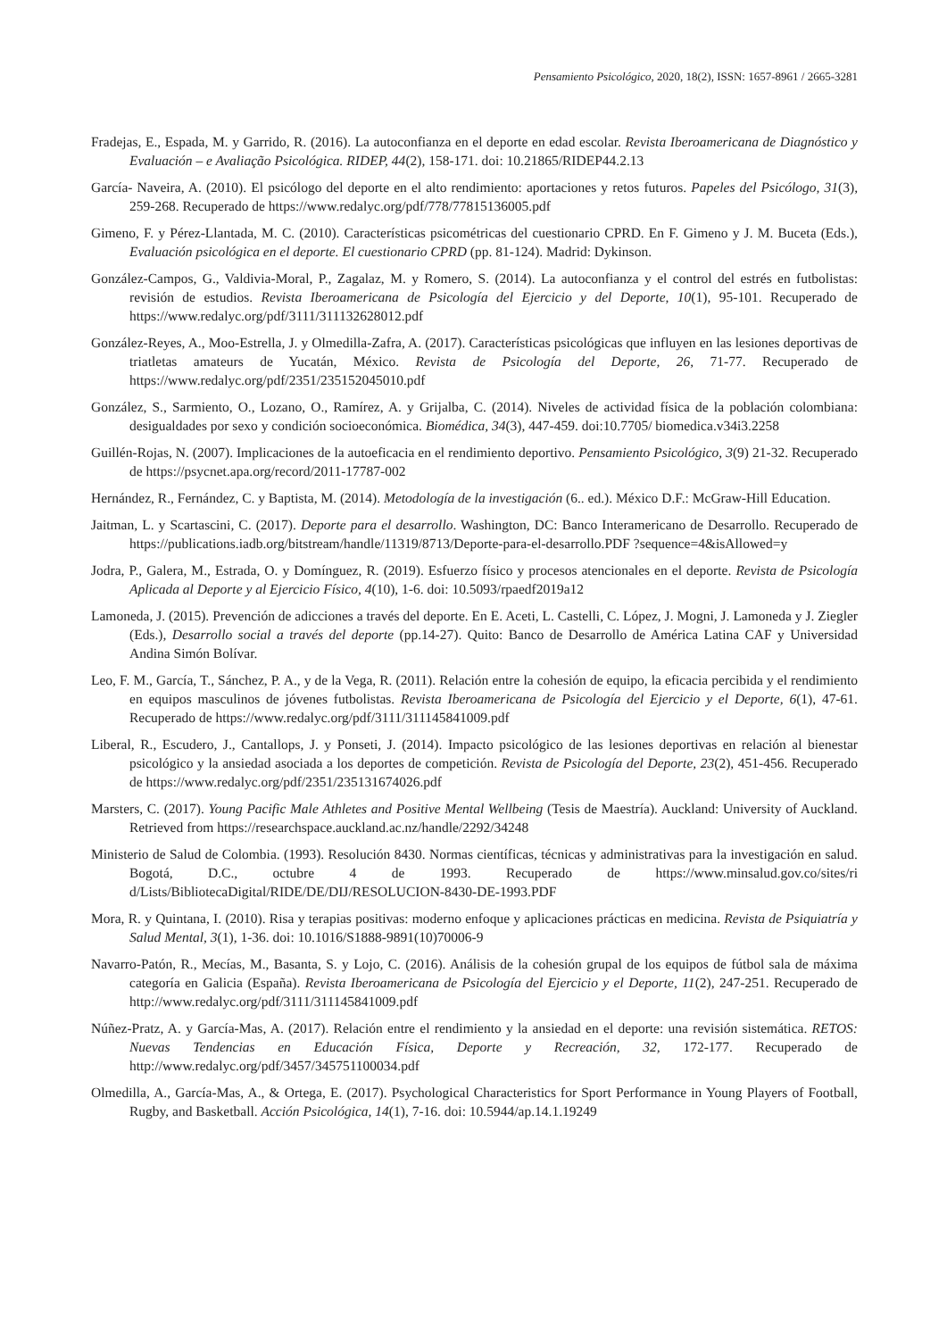Pensamiento Psicológico, 2020, 18(2), ISSN: 1657-8961 / 2665-3281
Fradejas, E., Espada, M. y Garrido, R. (2016). La autoconfianza en el deporte en edad escolar. Revista Iberoamericana de Diagnóstico y Evaluación – e Avaliação Psicológica. RIDEP, 44(2), 158-171. doi: 10.21865/RIDEP44.2.13
García- Naveira, A. (2010). El psicólogo del deporte en el alto rendimiento: aportaciones y retos futuros. Papeles del Psicólogo, 31(3), 259-268. Recuperado de https://www.redalyc.org/pdf/778/77815136005.pdf
Gimeno, F. y Pérez-Llantada, M. C. (2010). Características psicométricas del cuestionario CPRD. En F. Gimeno y J. M. Buceta (Eds.), Evaluación psicológica en el deporte. El cuestionario CPRD (pp. 81-124). Madrid: Dykinson.
González-Campos, G., Valdivia-Moral, P., Zagalaz, M. y Romero, S. (2014). La autoconfianza y el control del estrés en futbolistas: revisión de estudios. Revista Iberoamericana de Psicología del Ejercicio y del Deporte, 10(1), 95-101. Recuperado de https://www.redalyc.org/pdf/3111/311132628012.pdf
González-Reyes, A., Moo-Estrella, J. y Olmedilla-Zafra, A. (2017). Características psicológicas que influyen en las lesiones deportivas de triatletas amateurs de Yucatán, México. Revista de Psicología del Deporte, 26, 71-77. Recuperado de https://www.redalyc.org/pdf/2351/235152045010.pdf
González, S., Sarmiento, O., Lozano, O., Ramírez, A. y Grijalba, C. (2014). Niveles de actividad física de la población colombiana: desigualdades por sexo y condición socioeconómica. Biomédica, 34(3), 447-459. doi:10.7705/ biomedica.v34i3.2258
Guillén-Rojas, N. (2007). Implicaciones de la autoeficacia en el rendimiento deportivo. Pensamiento Psicológico, 3(9) 21-32. Recuperado de https://psycnet.apa.org/record/2011-17787-002
Hernández, R., Fernández, C. y Baptista, M. (2014). Metodología de la investigación (6.. ed.). México D.F.: McGraw-Hill Education.
Jaitman, L. y Scartascini, C. (2017). Deporte para el desarrollo. Washington, DC: Banco Interamericano de Desarrollo. Recuperado de https://publications.iadb.org/bitstream/handle/11319/8713/Deporte-para-el-desarrollo.PDF ?sequence=4&isAllowed=y
Jodra, P., Galera, M., Estrada, O. y Domínguez, R. (2019). Esfuerzo físico y procesos atencionales en el deporte. Revista de Psicología Aplicada al Deporte y al Ejercicio Físico, 4(10), 1-6. doi: 10.5093/rpaedf2019a12
Lamoneda, J. (2015). Prevención de adicciones a través del deporte. En E. Aceti, L. Castelli, C. López, J. Mogni, J. Lamoneda y J. Ziegler (Eds.), Desarrollo social a través del deporte (pp.14-27). Quito: Banco de Desarrollo de América Latina CAF y Universidad Andina Simón Bolívar.
Leo, F. M., García, T., Sánchez, P. A., y de la Vega, R. (2011). Relación entre la cohesión de equipo, la eficacia percibida y el rendimiento en equipos masculinos de jóvenes futbolistas. Revista Iberoamericana de Psicología del Ejercicio y el Deporte, 6(1), 47-61. Recuperado de https://www.redalyc.org/pdf/3111/311145841009.pdf
Liberal, R., Escudero, J., Cantallops, J. y Ponseti, J. (2014). Impacto psicológico de las lesiones deportivas en relación al bienestar psicológico y la ansiedad asociada a los deportes de competición. Revista de Psicología del Deporte, 23(2), 451-456. Recuperado de https://www.redalyc.org/pdf/2351/235131674026.pdf
Marsters, C. (2017). Young Pacific Male Athletes and Positive Mental Wellbeing (Tesis de Maestría). Auckland: University of Auckland. Retrieved from https://researchspace.auckland.ac.nz/handle/2292/34248
Ministerio de Salud de Colombia. (1993). Resolución 8430. Normas científicas, técnicas y administrativas para la investigación en salud. Bogotá, D.C., octubre 4 de 1993. Recuperado de https://www.minsalud.gov.co/sites/ri d/Lists/BibliotecaDigital/RIDE/DE/DIJ/RESOLUCION-8430-DE-1993.PDF
Mora, R. y Quintana, I. (2010). Risa y terapias positivas: moderno enfoque y aplicaciones prácticas en medicina. Revista de Psiquiatría y Salud Mental, 3(1), 1-36. doi: 10.1016/S1888-9891(10)70006-9
Navarro-Patón, R., Mecías, M., Basanta, S. y Lojo, C. (2016). Análisis de la cohesión grupal de los equipos de fútbol sala de máxima categoría en Galicia (España). Revista Iberoamericana de Psicología del Ejercicio y el Deporte, 11(2), 247-251. Recuperado de http://www.redalyc.org/pdf/3111/311145841009.pdf
Núñez-Pratz, A. y García-Mas, A. (2017). Relación entre el rendimiento y la ansiedad en el deporte: una revisión sistemática. RETOS: Nuevas Tendencias en Educación Física, Deporte y Recreación, 32, 172-177. Recuperado de http://www.redalyc.org/pdf/3457/345751100034.pdf
Olmedilla, A., García-Mas, A., & Ortega, E. (2017). Psychological Characteristics for Sport Performance in Young Players of Football, Rugby, and Basketball. Acción Psicológica, 14(1), 7-16. doi: 10.5944/ap.14.1.19249